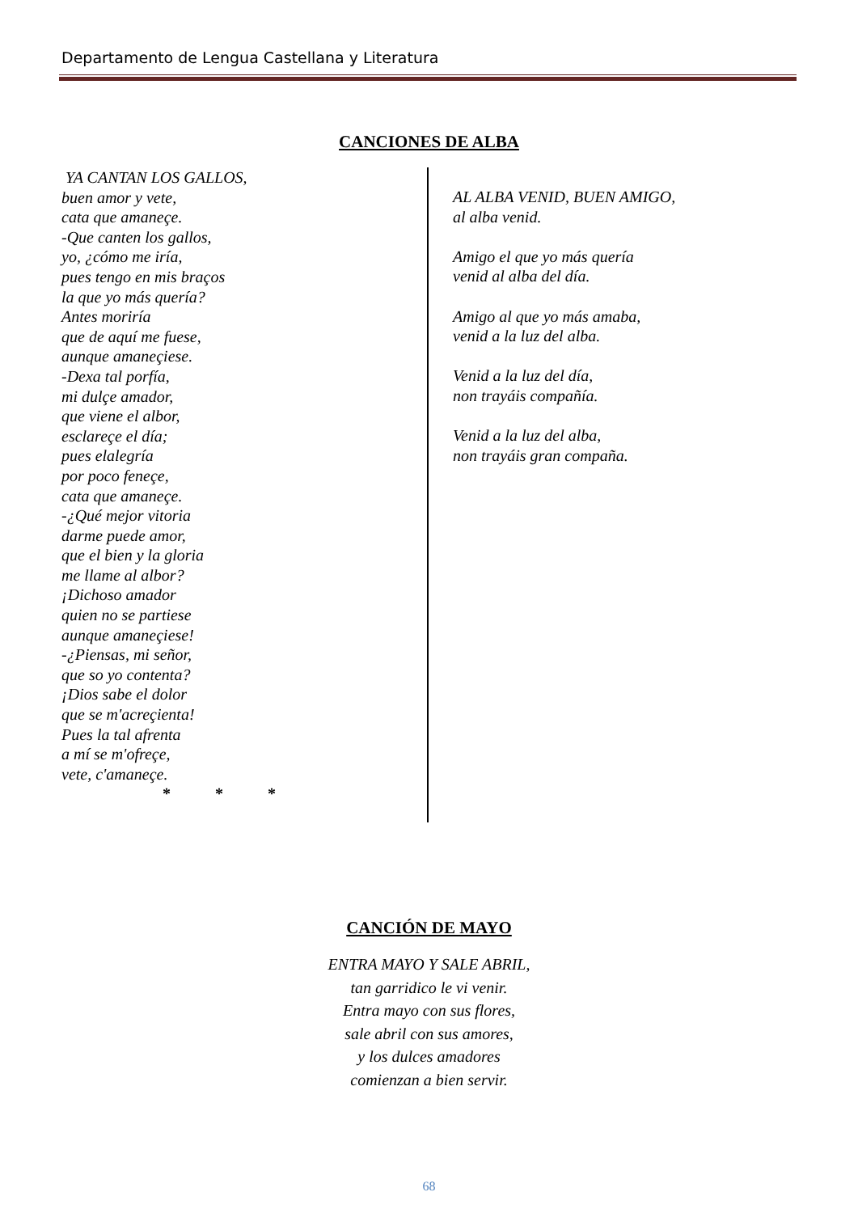Departamento de Lengua Castellana y Literatura
CANCIONES DE ALBA
YA CANTAN LOS GALLOS,
buen amor y vete,
cata que amaneçe.
-Que canten los gallos,
yo, ¿cómo me iría,
pues tengo en mis braços
la que yo más quería?
Antes moriría
que de aquí me fuese,
aunque amaneçiese.
-Dexa tal porfía,
mi dulçe amador,
que viene el albor,
esclareçe el día;
pues elalegría
por poco feneçe,
cata que amaneçe.
-¿Qué mejor vitoria
darme puede amor,
que el bien y la gloria
me llame al albor?
¡Dichoso amador
quien no se partiese
aunque amaneçiese!
-¿Piensas, mi señor,
que so yo contenta?
¡Dios sabe el dolor
que se m'acreçienta!
Pues la tal afrenta
a mí se m'ofreçe,
vete, c'amaneçe.
* * *
AL ALBA VENID, BUEN AMIGO,
al alba venid.
Amigo el que yo más quería
venid al alba del día.
Amigo al que yo más amaba,
venid a la luz del alba.
Venid a la luz del día,
non trayáis compañía.
Venid a la luz del alba,
non trayáis gran compaña.
CANCIÓN DE MAYO
ENTRA MAYO Y SALE ABRIL,
tan garridico le vi venir.
Entra mayo con sus flores,
sale abril con sus amores,
y los dulces amadores
comienzan a bien servir.
68